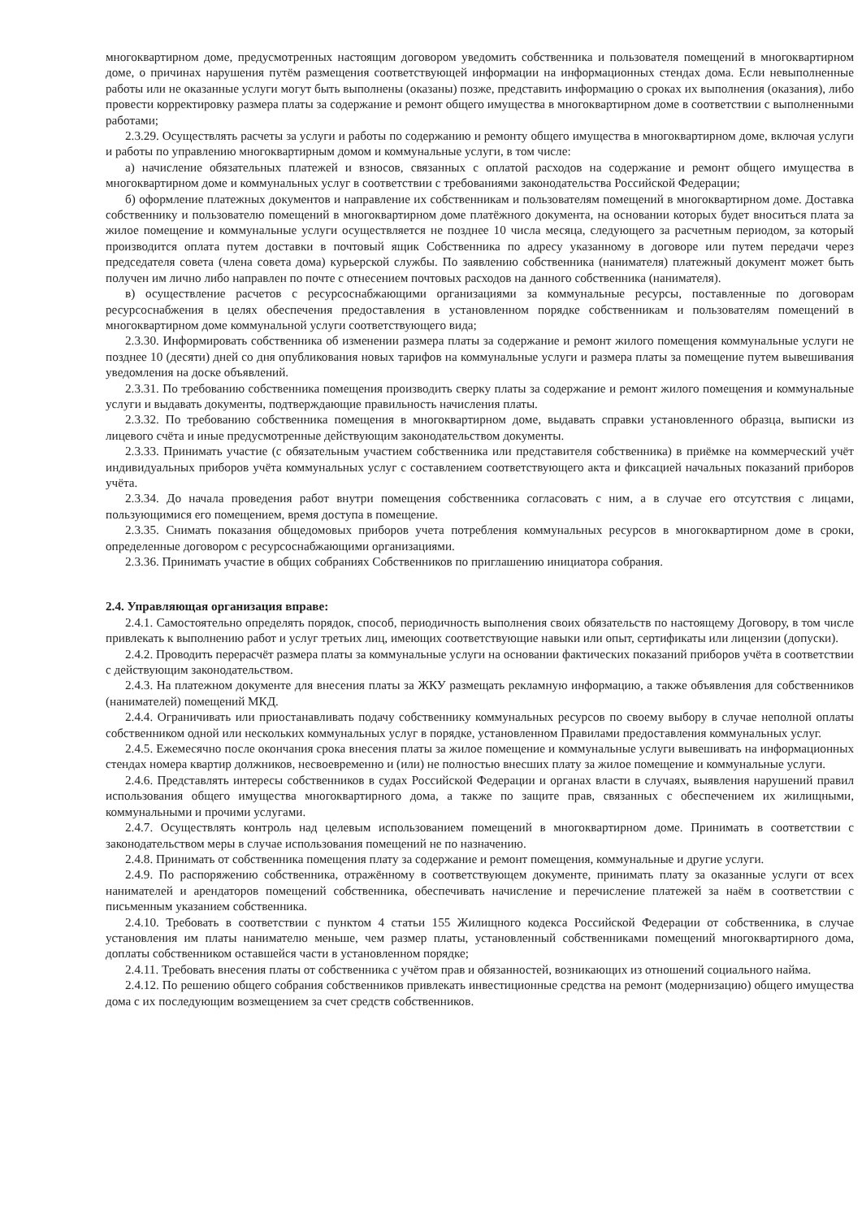многоквартирном доме, предусмотренных настоящим договором уведомить собственника и пользователя помещений в многоквартирном доме, о причинах нарушения путём размещения соответствующей информации на информационных стендах дома. Если невыполненные работы или не оказанные услуги могут быть выполнены (оказаны) позже, представить информацию о сроках их выполнения (оказания), либо провести корректировку размера платы за содержание и ремонт общего имущества в многоквартирном доме в соответствии с выполненными работами;
2.3.29. Осуществлять расчеты за услуги и работы по содержанию и ремонту общего имущества в многоквартирном доме, включая услуги и работы по управлению многоквартирным домом и коммунальные услуги, в том числе:
а) начисление обязательных платежей и взносов, связанных с оплатой расходов на содержание и ремонт общего имущества в многоквартирном доме и коммунальных услуг в соответствии с требованиями законодательства Российской Федерации;
б) оформление платежных документов и направление их собственникам и пользователям помещений в многоквартирном доме. Доставка собственнику и пользователю помещений в многоквартирном доме платёжного документа, на основании которых будет вноситься плата за жилое помещение и коммунальные услуги осуществляется не позднее 10 числа месяца, следующего за расчетным периодом, за который производится оплата путем доставки в почтовый ящик Собственника по адресу указанному в договоре или путем передачи через председателя совета (члена совета дома) курьерской службы. По заявлению собственника (нанимателя) платежный документ может быть получен им лично либо направлен по почте с отнесением почтовых расходов на данного собственника (нанимателя).
в) осуществление расчетов с ресурсоснабжающими организациями за коммунальные ресурсы, поставленные по договорам ресурсоснабжения в целях обеспечения предоставления в установленном порядке собственникам и пользователям помещений в многоквартирном доме коммунальной услуги соответствующего вида;
2.3.30. Информировать собственника об изменении размера платы за содержание и ремонт жилого помещения коммунальные услуги не позднее 10 (десяти) дней со дня опубликования новых тарифов на коммунальные услуги и размера платы за помещение путем вывешивания уведомления на доске объявлений.
2.3.31. По требованию собственника помещения производить сверку платы за содержание и ремонт жилого помещения и коммунальные услуги и выдавать документы, подтверждающие правильность начисления платы.
2.3.32. По требованию собственника помещения в многоквартирном доме, выдавать справки установленного образца, выписки из лицевого счёта и иные предусмотренные действующим законодательством документы.
2.3.33. Принимать участие (с обязательным участием собственника или представителя собственника) в приёмке на коммерческий учёт индивидуальных приборов учёта коммунальных услуг с составлением соответствующего акта и фиксацией начальных показаний приборов учёта.
2.3.34. До начала проведения работ внутри помещения собственника согласовать с ним, а в случае его отсутствия с лицами, пользующимися его помещением, время доступа в помещение.
2.3.35. Снимать показания общедомовых приборов учета потребления коммунальных ресурсов в многоквартирном доме в сроки, определенные договором с ресурсоснабжающими организациями.
2.3.36. Принимать участие в общих собраниях Собственников по приглашению инициатора собрания.
2.4. Управляющая организация вправе:
2.4.1. Самостоятельно определять порядок, способ, периодичность выполнения своих обязательств по настоящему Договору, в том числе привлекать к выполнению работ и услуг третьих лиц, имеющих соответствующие навыки или опыт, сертификаты или лицензии (допуски).
2.4.2. Проводить перерасчёт размера платы за коммунальные услуги на основании фактических показаний приборов учёта в соответствии с действующим законодательством.
2.4.3. На платежном документе для внесения платы за ЖКУ размещать рекламную информацию, а также объявления для собственников (нанимателей) помещений МКД.
2.4.4. Ограничивать или приостанавливать подачу собственнику коммунальных ресурсов по своему выбору в случае неполной оплаты собственником одной или нескольких коммунальных услуг в порядке, установленном Правилами предоставления коммунальных услуг.
2.4.5. Ежемесячно после окончания срока внесения платы за жилое помещение и коммунальные услуги вывешивать на информационных стендах номера квартир должников, несвоевременно и (или) не полностью внесших плату за жилое помещение и коммунальные услуги.
2.4.6. Представлять интересы собственников в судах Российской Федерации и органах власти в случаях, выявления нарушений правил использования общего имущества многоквартирного дома, а также по защите прав, связанных с обеспечением их жилищными, коммунальными и прочими услугами.
2.4.7. Осуществлять контроль над целевым использованием помещений в многоквартирном доме. Принимать в соответствии с законодательством меры в случае использования помещений не по назначению.
2.4.8. Принимать от собственника помещения плату за содержание и ремонт помещения, коммунальные и другие услуги.
2.4.9. По распоряжению собственника, отражённому в соответствующем документе, принимать плату за оказанные услуги от всех нанимателей и арендаторов помещений собственника, обеспечивать начисление и перечисление платежей за наём в соответствии с письменным указанием собственника.
2.4.10. Требовать в соответствии с пунктом 4 статьи 155 Жилищного кодекса Российской Федерации от собственника, в случае установления им платы нанимателю меньше, чем размер платы, установленный собственниками помещений многоквартирного дома, доплаты собственником оставшейся части в установленном порядке;
2.4.11. Требовать внесения платы от собственника с учётом прав и обязанностей, возникающих из отношений социального найма.
2.4.12. По решению общего собрания собственников привлекать инвестиционные средства на ремонт (модернизацию) общего имущества дома с их последующим возмещением за счет средств собственников.